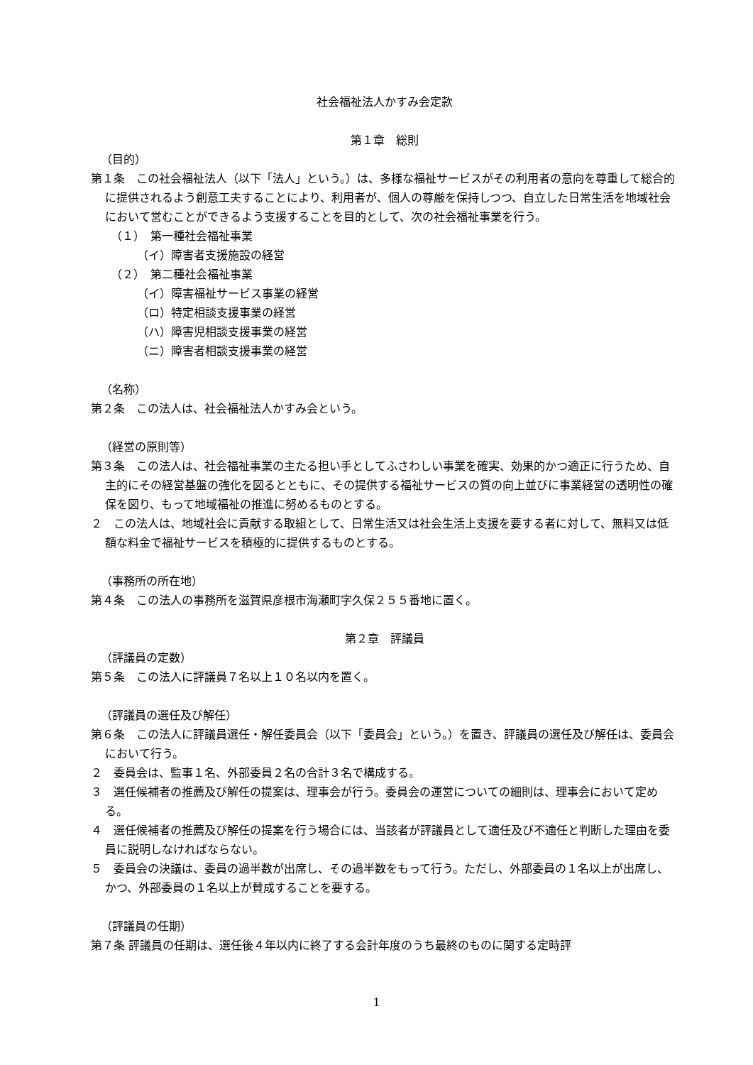社会福祉法人かすみ会定款
第１章　総則
（目的）
第１条　この社会福祉法人（以下「法人」という。）は、多様な福祉サービスがその利用者の意向を尊重して総合的に提供されるよう創意工夫することにより、利用者が、個人の尊厳を保持しつつ、自立した日常生活を地域社会において営むことができるよう支援することを目的として、次の社会福祉事業を行う。
（１）　第一種社会福祉事業
（イ）障害者支援施設の経営
（２）　第二種社会福祉事業
（イ）障害福祉サービス事業の経営
（ロ）特定相談支援事業の経営
（ハ）障害児相談支援事業の経営
（ニ）障害者相談支援事業の経営
（名称）
第２条　この法人は、社会福祉法人かすみ会という。
（経営の原則等）
第３条　この法人は、社会福祉事業の主たる担い手としてふさわしい事業を確実、効果的かつ適正に行うため、自主的にその経営基盤の強化を図るとともに、その提供する福祉サービスの質の向上並びに事業経営の透明性の確保を図り、もって地域福祉の推進に努めるものとする。
２　この法人は、地域社会に貢献する取組として、日常生活又は社会生活上支援を要する者に対して、無料又は低額な料金で福祉サービスを積極的に提供するものとする。
（事務所の所在地）
第４条　この法人の事務所を滋賀県彦根市海瀬町字久保２５５番地に置く。
第２章　評議員
（評議員の定数）
第５条　この法人に評議員７名以上１０名以内を置く。
（評議員の選任及び解任）
第６条　この法人に評議員選任・解任委員会（以下「委員会」という。）を置き、評議員の選任及び解任は、委員会において行う。
２　委員会は、監事１名、外部委員２名の合計３名で構成する。
３　選任候補者の推薦及び解任の提案は、理事会が行う。委員会の運営についての細則は、理事会において定める。
４　選任候補者の推薦及び解任の提案を行う場合には、当該者が評議員として適任及び不適任と判断した理由を委員に説明しなければならない。
５　委員会の決議は、委員の過半数が出席し、その過半数をもって行う。ただし、外部委員の１名以上が出席し、かつ、外部委員の１名以上が賛成することを要する。
（評議員の任期）
第７条 評議員の任期は、選任後４年以内に終了する会計年度のうち最終のものに関する定時評
1